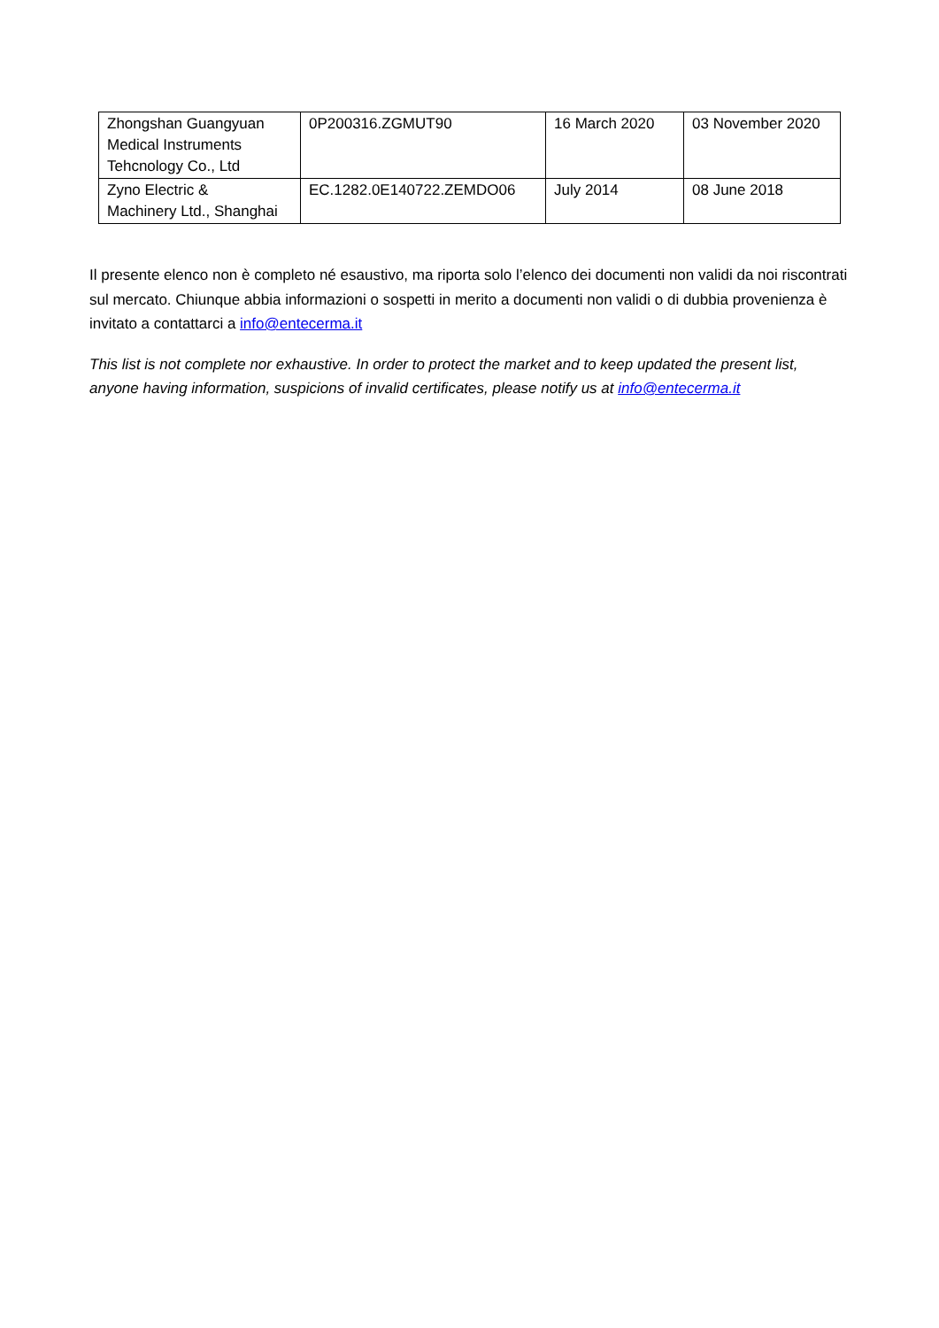| Zhongshan Guangyuan Medical Instruments Tehcnology Co., Ltd | 0P200316.ZGMUT90 | 16 March 2020 | 03 November 2020 |
| Zyno Electric & Machinery Ltd., Shanghai | EC.1282.0E140722.ZEMDO06 | July 2014 | 08 June 2018 |
Il presente elenco non è completo né esaustivo, ma riporta solo l’elenco dei documenti non validi da noi riscontrati sul mercato. Chiunque abbia informazioni o sospetti in merito a documenti non validi o di dubbia provenienza è invitato a contattarci a info@entecerma.it
This list is not complete nor exhaustive. In order to protect the market and to keep updated the present list, anyone having information, suspicions of invalid certificates, please notify us at info@entecerma.it